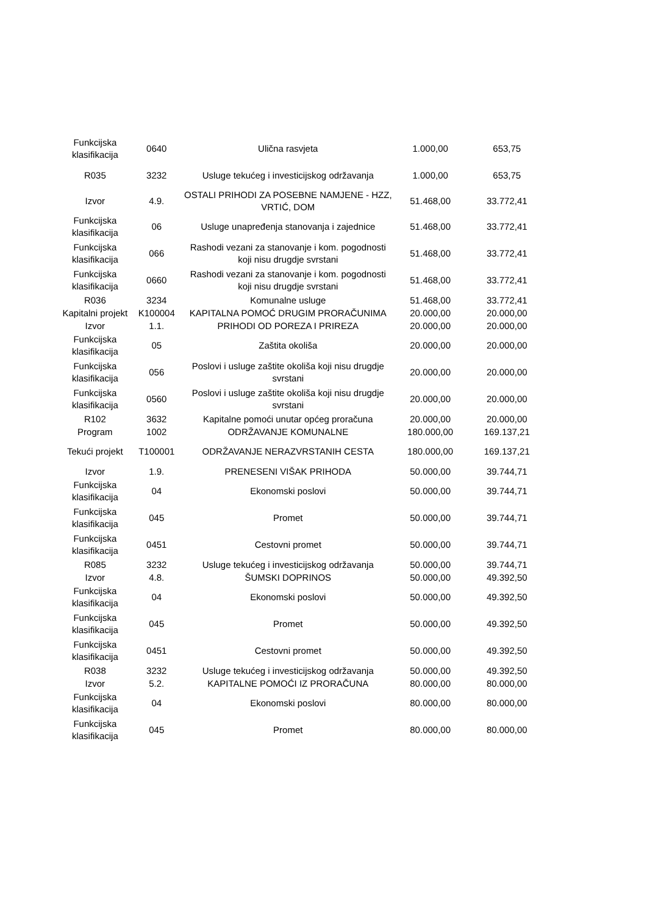| Funkcijska klasifikacija | 0640 | Ulična rasvjeta | 1.000,00 | 653,75 |
| R035 | 3232 | Usluge tekućeg i investicijskog održavanja | 1.000,00 | 653,75 |
| Izvor | 4.9. | OSTALI PRIHODI ZA POSEBNE NAMJENE - HZZ, VRTIĆ, DOM | 51.468,00 | 33.772,41 |
| Funkcijska klasifikacija | 06 | Usluge unapređenja stanovanja i zajednice | 51.468,00 | 33.772,41 |
| Funkcijska klasifikacija | 066 | Rashodi vezani za stanovanje i kom. pogodnosti koji nisu drugdje svrstani | 51.468,00 | 33.772,41 |
| Funkcijska klasifikacija | 0660 | Rashodi vezani za stanovanje i kom. pogodnosti koji nisu drugdje svrstani | 51.468,00 | 33.772,41 |
| R036 | 3234 | Komunalne usluge | 51.468,00 | 33.772,41 |
| Kapitalni projekt | K100004 | KAPITALNA POMOĆ DRUGIM PRORAČUNIMA | 20.000,00 | 20.000,00 |
| Izvor | 1.1. | PRIHODI OD POREZA I PRIREZA | 20.000,00 | 20.000,00 |
| Funkcijska klasifikacija | 05 | Zaštita okoliša | 20.000,00 | 20.000,00 |
| Funkcijska klasifikacija | 056 | Poslovi i usluge zaštite okoliša koji nisu drugdje svrstani | 20.000,00 | 20.000,00 |
| Funkcijska klasifikacija | 0560 | Poslovi i usluge zaštite okoliša koji nisu drugdje svrstani | 20.000,00 | 20.000,00 |
| R102 | 3632 | Kapitalne pomoći unutar općeg proračuna | 20.000,00 | 20.000,00 |
| Program | 1002 | ODRŽAVANJE KOMUNALNE | 180.000,00 | 169.137,21 |
| Tekući projekt | T100001 | ODRŽAVANJE NERAZVRSTANIH CESTA | 180.000,00 | 169.137,21 |
| Izvor | 1.9. | PRENESENI VIŠAK PRIHODA | 50.000,00 | 39.744,71 |
| Funkcijska klasifikacija | 04 | Ekonomski poslovi | 50.000,00 | 39.744,71 |
| Funkcijska klasifikacija | 045 | Promet | 50.000,00 | 39.744,71 |
| Funkcijska klasifikacija | 0451 | Cestovni promet | 50.000,00 | 39.744,71 |
| R085 | 3232 | Usluge tekućeg i investicijskog održavanja | 50.000,00 | 39.744,71 |
| Izvor | 4.8. | ŠUMSKI DOPRINOS | 50.000,00 | 49.392,50 |
| Funkcijska klasifikacija | 04 | Ekonomski poslovi | 50.000,00 | 49.392,50 |
| Funkcijska klasifikacija | 045 | Promet | 50.000,00 | 49.392,50 |
| Funkcijska klasifikacija | 0451 | Cestovni promet | 50.000,00 | 49.392,50 |
| R038 | 3232 | Usluge tekućeg i investicijskog održavanja | 50.000,00 | 49.392,50 |
| Izvor | 5.2. | KAPITALNE POMOĆI IZ PRORAČUNA | 80.000,00 | 80.000,00 |
| Funkcijska klasifikacija | 04 | Ekonomski poslovi | 80.000,00 | 80.000,00 |
| Funkcijska klasifikacija | 045 | Promet | 80.000,00 | 80.000,00 |